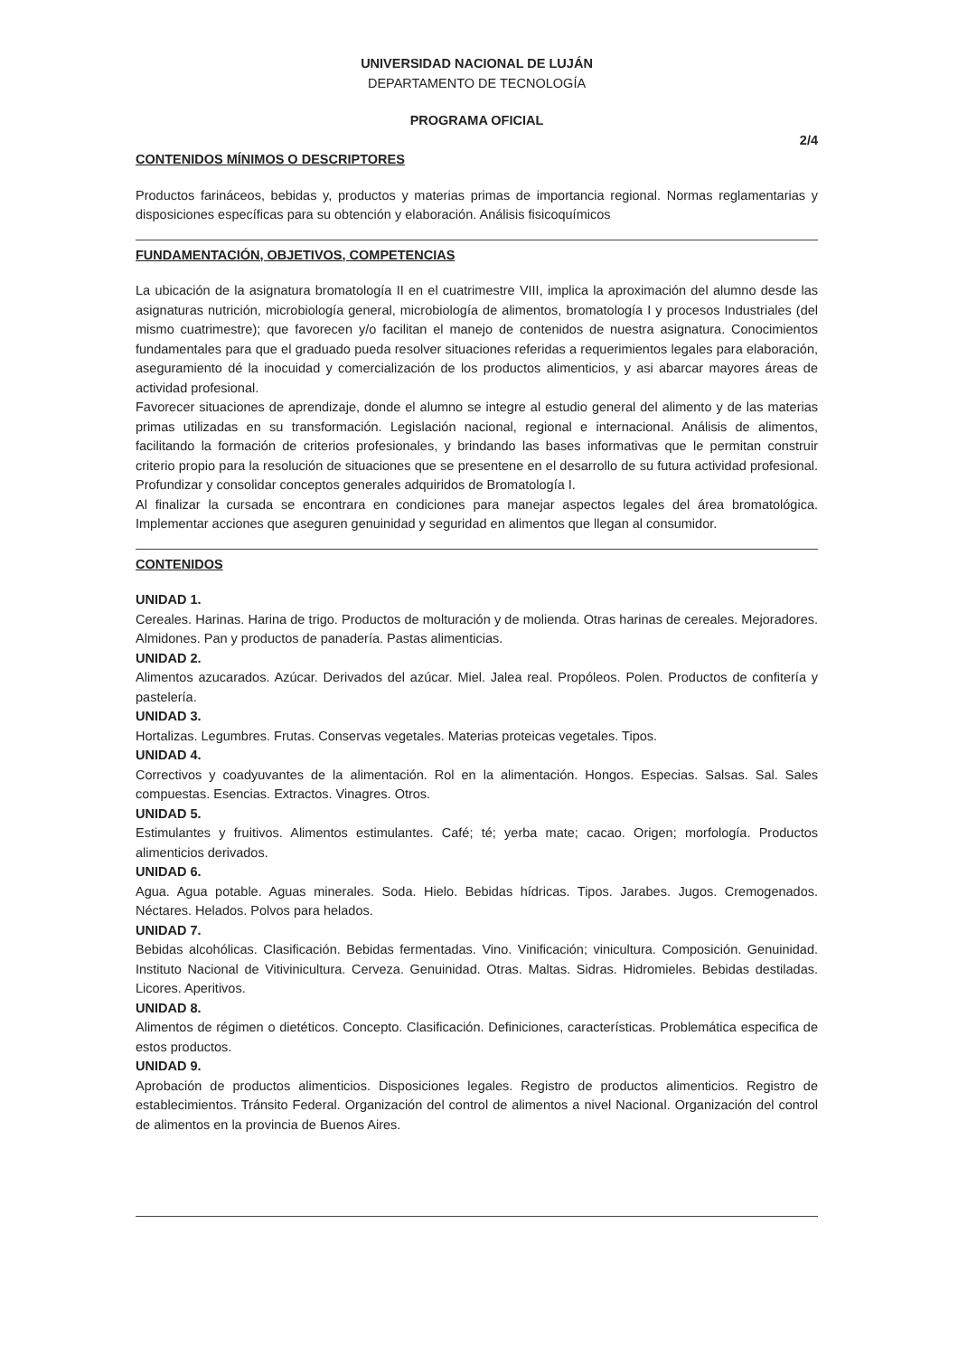UNIVERSIDAD NACIONAL DE LUJÁN
DEPARTAMENTO DE TECNOLOGÍA
PROGRAMA OFICIAL
2/4
CONTENIDOS MÍNIMOS O DESCRIPTORES
Productos farináceos, bebidas y, productos y materias primas de importancia regional. Normas reglamentarias y disposiciones específicas para su obtención y elaboración. Análisis fisicoquímicos
FUNDAMENTACIÓN, OBJETIVOS, COMPETENCIAS
La ubicación de la asignatura bromatología II en el cuatrimestre VIII, implica la aproximación del alumno desde las asignaturas nutrición, microbiología general, microbiología de alimentos, bromatología I y procesos Industriales (del mismo cuatrimestre); que favorecen y/o facilitan el manejo de contenidos de nuestra asignatura. Conocimientos fundamentales para que el graduado pueda resolver situaciones referidas a requerimientos legales para elaboración, aseguramiento dé la inocuidad y comercialización de los productos alimenticios, y asi abarcar mayores áreas de actividad profesional.
Favorecer situaciones de aprendizaje, donde el alumno se integre al estudio general del alimento y de las materias primas utilizadas en su transformación. Legislación nacional, regional e internacional. Análisis de alimentos, facilitando la formación de criterios profesionales, y brindando las bases informativas que le permitan construir criterio propio para la resolución de situaciones que se presentene en el desarrollo de su futura actividad profesional. Profundizar y consolidar conceptos generales adquiridos de Bromatología I.
Al finalizar la cursada se encontrara en condiciones para manejar aspectos legales del área bromatológica. Implementar acciones que aseguren genuinidad y seguridad en alimentos que llegan al consumidor.
CONTENIDOS
UNIDAD 1.
Cereales. Harinas. Harina de trigo. Productos de molturación y de molienda. Otras harinas de cereales. Mejoradores. Almidones. Pan y productos de panadería. Pastas alimenticias.
UNIDAD 2.
Alimentos azucarados. Azúcar. Derivados del azúcar. Miel. Jalea real. Propóleos. Polen. Productos de confitería y pastelería.
UNIDAD 3.
Hortalizas. Legumbres. Frutas. Conservas vegetales. Materias proteicas vegetales. Tipos.
UNIDAD 4.
Correctivos y coadyuvantes de la alimentación. Rol en la alimentación. Hongos. Especias. Salsas. Sal. Sales compuestas. Esencias. Extractos. Vinagres. Otros.
UNIDAD 5.
Estimulantes y fruitivos. Alimentos estimulantes. Café; té; yerba mate; cacao. Origen; morfología. Productos alimenticios derivados.
UNIDAD 6.
Agua. Agua potable. Aguas minerales. Soda. Hielo. Bebidas hídricas. Tipos. Jarabes. Jugos. Cremogenados. Néctares. Helados. Polvos para helados.
UNIDAD 7.
Bebidas alcohólicas. Clasificación. Bebidas fermentadas. Vino. Vinificación; vinicultura. Composición. Genuinidad. Instituto Nacional de Vitivinicultura. Cerveza. Genuinidad. Otras. Maltas. Sidras. Hidromieles. Bebidas destiladas. Licores. Aperitivos.
UNIDAD 8.
Alimentos de régimen o dietéticos. Concepto. Clasificación. Definiciones, características. Problemática especifica de estos productos.
UNIDAD 9.
Aprobación de productos alimenticios. Disposiciones legales. Registro de productos alimenticios. Registro de establecimientos. Tránsito Federal. Organización del control de alimentos a nivel Nacional. Organización del control de alimentos en la provincia de Buenos Aires.